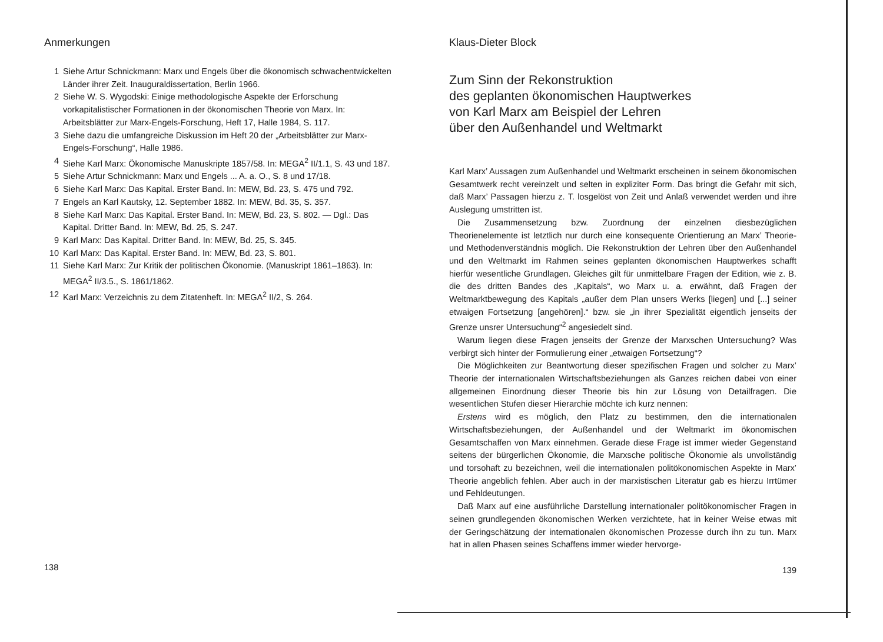Anmerkungen
1 Siehe Artur Schnickmann: Marx und Engels über die ökonomisch schwachentwickelten Länder ihrer Zeit. Inauguraldissertation, Berlin 1966.
2 Siehe W. S. Wygodski: Einige methodologische Aspekte der Erforschung vorkapitalistischer Formationen in der ökonomischen Theorie von Marx. In: Arbeitsblätter zur Marx-Engels-Forschung, Heft 17, Halle 1984, S. 117.
3 Siehe dazu die umfangreiche Diskussion im Heft 20 der „Arbeitsblätter zur Marx-Engels-Forschung“, Halle 1986.
4 Siehe Karl Marx: Ökonomische Manuskripte 1857/58. In: MEGA<sup>2</sup> II/1.1, S. 43 und 187.
5 Siehe Artur Schnickmann: Marx und Engels ... A. a. O., S. 8 und 17/18.
6 Siehe Karl Marx: Das Kapital. Erster Band. In: MEW, Bd. 23, S. 475 und 792.
7 Engels an Karl Kautsky, 12. September 1882. In: MEW, Bd. 35, S. 357.
8 Siehe Karl Marx: Das Kapital. Erster Band. In: MEW, Bd. 23, S. 802. — Dgl.: Das Kapital. Dritter Band. In: MEW, Bd. 25, S. 247.
9 Karl Marx: Das Kapital. Dritter Band. In: MEW, Bd. 25, S. 345.
10 Karl Marx: Das Kapital. Erster Band. In: MEW, Bd. 23, S. 801.
11 Siehe Karl Marx: Zur Kritik der politischen Ökonomie. (Manuskript 1861–1863). In: MEGA<sup>2</sup> II/3.5., S. 1861/1862.
12 Karl Marx: Verzeichnis zu dem Zitatenheft. In: MEGA<sup>2</sup> II/2, S. 264.
138
Klaus-Dieter Block
Zum Sinn der Rekonstruktion
des geplanten ökonomischen Hauptwerkes
von Karl Marx am Beispiel der Lehren
über den Außenhandel und Weltmarkt
Karl Marx’ Aussagen zum Außenhandel und Weltmarkt erscheinen in seinem ökonomischen Gesamtwerk recht vereinzelt und selten in expliziter Form. Das bringt die Gefahr mit sich, daß Marx’ Passagen hierzu z. T. losgelöst von Zeit und Anlaß verwendet werden und ihre Auslegung umstritten ist.
Die Zusammensetzung bzw. Zuordnung der einzelnen diesbezüglichen Theorienelemente ist letztlich nur durch eine konsequente Orientierung an Marx’ Theorie- und Methodenverständnis möglich. Die Rekonstruktion der Lehren über den Außenhandel und den Weltmarkt im Rahmen seines geplanten ökonomischen Hauptwerkes schafft hierfür wesentliche Grundlagen. Gleiches gilt für unmittelbare Fragen der Edition, wie z. B. die des dritten Bandes des „Kapitals“, wo Marx u. a. erwähnt, daß Fragen der Weltmarktbewegung des Kapitals „außer dem Plan unsers Werks [liegen] und [...] seiner etwaigen Fortsetzung [angehören].“ bzw. sie „in ihrer Spezialität eigentlich jenseits der Grenze unsrer Untersuchung“<sup>2</sup> angesiedelt sind.
Warum liegen diese Fragen jenseits der Grenze der Marxschen Untersuchung? Was verbirgt sich hinter der Formulierung einer „etwaigen Fortsetzung“?
Die Möglichkeiten zur Beantwortung dieser spezifischen Fragen und solcher zu Marx’ Theorie der internationalen Wirtschaftsbeziehungen als Ganzes reichen dabei von einer allgemeinen Einordnung dieser Theorie bis hin zur Lösung von Detailfragen. Die wesentlichen Stufen dieser Hierarchie möchte ich kurz nennen:
Erstens wird es möglich, den Platz zu bestimmen, den die internationalen Wirtschaftsbeziehungen, der Außenhandel und der Weltmarkt im ökonomischen Gesamtschaffen von Marx einnehmen. Gerade diese Frage ist immer wieder Gegenstand seitens der bürgerlichen Ökonomie, die Marxsche politische Ökonomie als unvollständig und torsohaft zu bezeichnen, weil die internationalen politökonomischen Aspekte in Marx’ Theorie angeblich fehlen. Aber auch in der marxistischen Literatur gab es hierzu Irrtümer und Fehldeutungen.
Daß Marx auf eine ausführliche Darstellung internationaler politökonomischer Fragen in seinen grundlegenden ökonomischen Werken verzichtete, hat in keiner Weise etwas mit der Geringschätzung der internationalen ökonomischen Prozesse durch ihn zu tun. Marx hat in allen Phasen seines Schaffens immer wieder hervorge-
139